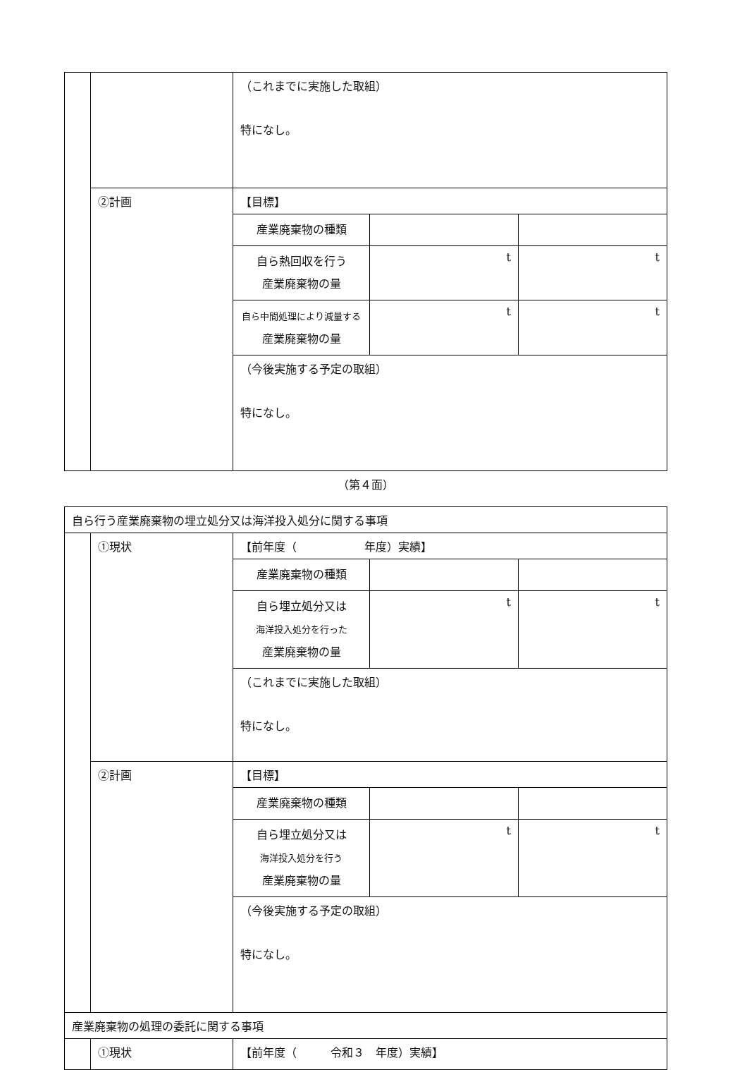| | | （これまでに実施した取組） 特になし。 | | |
| | ②計画 | 【目標】 | | |
| | | 産業廃棄物の種類 | | |
| | | 自ら熱回収を行う 産業廃棄物の量 | t | t |
| | | 自ら中間処理により減量する 産業廃棄物の量 | t | t |
| | | （今後実施する予定の取組） 特になし。 | | |
（第４面）
| 自ら行う産業廃棄物の埋立処分又は海洋投入処分に関する事項 | | | | |
| | ①現状 | 【前年度（ 年度）実績】 | | |
| | | 産業廃棄物の種類 | | |
| | | 自ら埋立処分又は 海洋投入処分を行った 産業廃棄物の量 | t | t |
| | | （これまでに実施した取組） 特になし。 | | |
| | ②計画 | 【目標】 | | |
| | | 産業廃棄物の種類 | | |
| | | 自ら埋立処分又は 海洋投入処分を行う 産業廃棄物の量 | t | t |
| | | （今後実施する予定の取組） 特になし。 | | |
| 産業廃棄物の処理の委託に関する事項 | | | | |
| | ①現状 | 【前年度（ 令和３ 年度）実績】 | | |